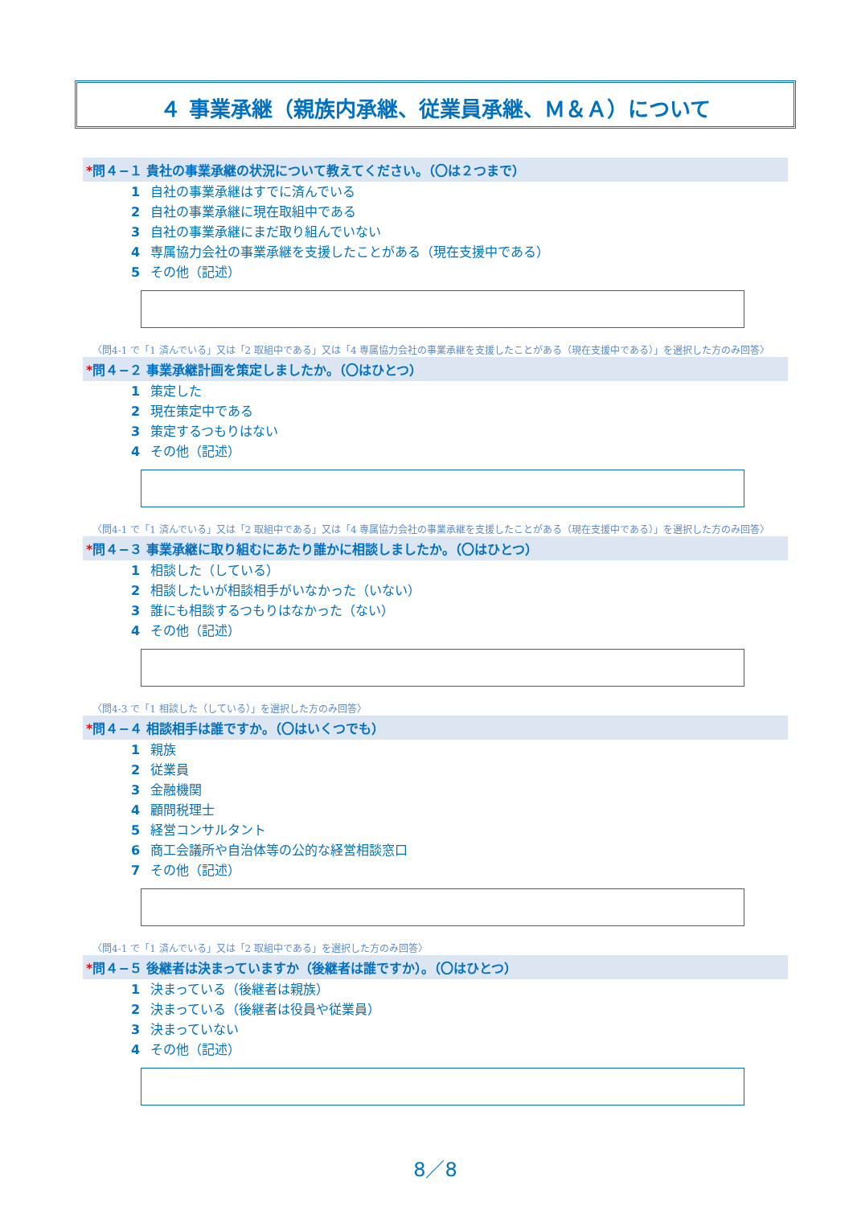４ 事業承継（親族内承継、従業員承継、Ｍ＆Ａ）について
*問４−１ 貴社の事業承継の状況について教えてください。（〇は２つまで）
1 自社の事業承継はすでに済んでいる
2 自社の事業承継に現在取組中である
3 自社の事業承継にまだ取り組んでいない
4 専属協力会社の事業承継を支援したことがある（現在支援中である）
5 その他（記述）
〈問4-1 で「1 済んでいる」又は「2 取組中である」又は「4 専属協力会社の事業承継を支援したことがある（現在支援中である）」を選択した方のみ回答〉
*問４−２ 事業承継計画を策定しましたか。（〇はひとつ）
1 策定した
2 現在策定中である
3 策定するつもりはない
4 その他（記述）
〈問4-1 で「1 済んでいる」又は「2 取組中である」又は「4 専属協力会社の事業承継を支援したことがある（現在支援中である）」を選択した方のみ回答〉
*問４−３ 事業承継に取り組むにあたり誰かに相談しましたか。（〇はひとつ）
1 相談した（している）
2 相談したいが相談相手がいなかった（いない）
3 誰にも相談するつもりはなかった（ない）
4 その他（記述）
〈問4-3 で「1 相談した（している）」を選択した方のみ回答〉
*問４−４ 相談相手は誰ですか。（〇はいくつでも）
1 親族
2 従業員
3 金融機関
4 顧問税理士
5 経営コンサルタント
6 商工会議所や自治体等の公的な経営相談窓口
7 その他（記述）
〈問4-1 で「1 済んでいる」又は「2 取組中である」を選択した方のみ回答〉
*問４−５ 後継者は決まっていますか（後継者は誰ですか）。（〇はひとつ）
1 決まっている（後継者は親族）
2 決まっている（後継者は役員や従業員）
3 決まっていない
4 その他（記述）
8／8